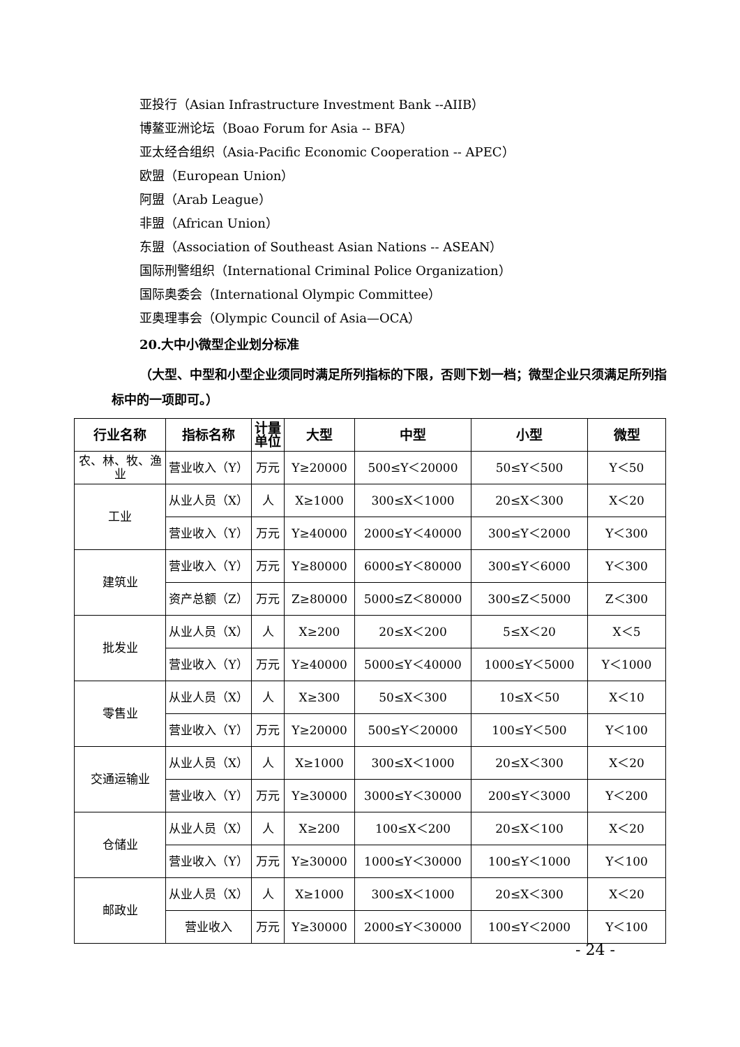亚投行（Asian Infrastructure Investment Bank --AIIB）
博鳌亚洲论坛（Boao Forum for Asia -- BFA）
亚太经合组织（Asia-Pacific Economic Cooperation -- APEC）
欧盟（European Union）
阿盟（Arab League）
非盟（African Union）
东盟（Association of Southeast Asian Nations -- ASEAN）
国际刑警组织（International Criminal Police Organization）
国际奥委会（International Olympic Committee）
亚奥理事会（Olympic Council of Asia—OCA）
20.大中小微型企业划分标准
（大型、中型和小型企业须同时满足所列指标的下限，否则下划一档；微型企业只须满足所列指标中的一项即可。）
| 行业名称 | 指标名称 | 计量单位 | 大型 | 中型 | 小型 | 微型 |
| --- | --- | --- | --- | --- | --- | --- |
| 农、林、牧、渔业 | 营业收入（Y） | 万元 | Y≥20000 | 500≤Y＜20000 | 50≤Y＜500 | Y＜50 |
| 工业 | 从业人员（X） | 人 | X≥1000 | 300≤X＜1000 | 20≤X＜300 | X＜20 |
| | 营业收入（Y） | 万元 | Y≥40000 | 2000≤Y＜40000 | 300≤Y＜2000 | Y＜300 |
| 建筑业 | 营业收入（Y） | 万元 | Y≥80000 | 6000≤Y＜80000 | 300≤Y＜6000 | Y＜300 |
| | 资产总额（Z） | 万元 | Z≥80000 | 5000≤Z＜80000 | 300≤Z＜5000 | Z＜300 |
| 批发业 | 从业人员（X） | 人 | X≥200 | 20≤X＜200 | 5≤X＜20 | X＜5 |
| | 营业收入（Y） | 万元 | Y≥40000 | 5000≤Y＜40000 | 1000≤Y＜5000 | Y＜1000 |
| 零售业 | 从业人员（X） | 人 | X≥300 | 50≤X＜300 | 10≤X＜50 | X＜10 |
| | 营业收入（Y） | 万元 | Y≥20000 | 500≤Y＜20000 | 100≤Y＜500 | Y＜100 |
| 交通运输业 | 从业人员（X） | 人 | X≥1000 | 300≤X＜1000 | 20≤X＜300 | X＜20 |
| | 营业收入（Y） | 万元 | Y≥30000 | 3000≤Y＜30000 | 200≤Y＜3000 | Y＜200 |
| 仓储业 | 从业人员（X） | 人 | X≥200 | 100≤X＜200 | 20≤X＜100 | X＜20 |
| | 营业收入（Y） | 万元 | Y≥30000 | 1000≤Y＜30000 | 100≤Y＜1000 | Y＜100 |
| 邮政业 | 从业人员（X） | 人 | X≥1000 | 300≤X＜1000 | 20≤X＜300 | X＜20 |
| | 营业收入 | 万元 | Y≥30000 | 2000≤Y＜30000 | 100≤Y＜2000 | Y＜100 |
- 24 -